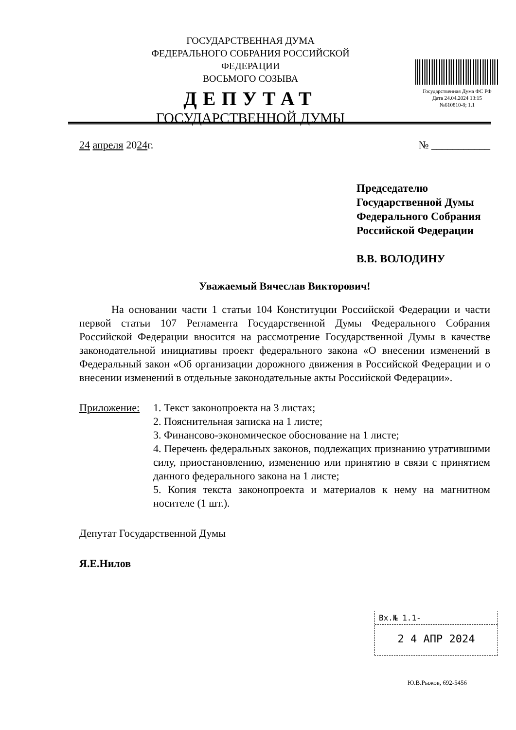ГОСУДАРСТВЕННАЯ ДУМА
ФЕДЕРАЛЬНОГО СОБРАНИЯ РОССИЙСКОЙ ФЕДЕРАЦИИ
ВОСЬМОГО СОЗЫВА
ДЕПУТАТ
ГОСУДАРСТВЕННОЙ ДУМЫ
Государственная Дума ФС РФ
Дата 24.04.2024 13:15
№610810-8; 1.1
24 апреля 2024г. № ___________
Председателю
Государственной Думы
Федерального Собрания
Российской Федерации
В.В. ВОЛОДИНУ
Уважаемый Вячеслав Викторович!
На основании части 1 статьи 104 Конституции Российской Федерации и части первой статьи 107 Регламента Государственной Думы Федерального Собрания Российской Федерации вносится на рассмотрение Государственной Думы в качестве законодательной инициативы проект федерального закона «О внесении изменений в Федеральный закон «Об организации дорожного движения в Российской Федерации и о внесении изменений в отдельные законодательные акты Российской Федерации».
Приложение: 1. Текст законопроекта на 3 листах;
2. Пояснительная записка на 1 листе;
3. Финансово-экономическое обоснование на 1 листе;
4. Перечень федеральных законов, подлежащих признанию утратившими силу, приостановлению, изменению или принятию в связи с принятием данного федерального закона на 1 листе;
5. Копия текста законопроекта и материалов к нему на магнитном носителе (1 шт.).
Депутат Государственной Думы
Я.Е.Нилов
Вх.№ 1.1-
2 4 АПР 2024
Ю.В.Рыжов, 692-5456